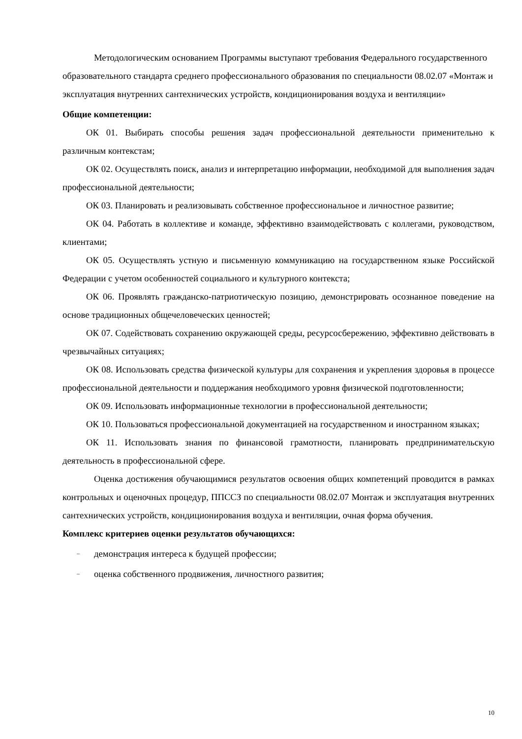Методологическим основанием Программы выступают требования Федерального государственного образовательного стандарта среднего профессионального образования по специальности 08.02.07 «Монтаж и эксплуатация внутренних сантехнических устройств, кондиционирования воздуха и вентиляции»
Общие компетенции:
ОК 01. Выбирать способы решения задач профессиональной деятельности применительно к различным контекстам;
ОК 02. Осуществлять поиск, анализ и интерпретацию информации, необходимой для выполнения задач профессиональной деятельности;
ОК 03. Планировать и реализовывать собственное профессиональное и личностное развитие;
ОК 04. Работать в коллективе и команде, эффективно взаимодействовать с коллегами, руководством, клиентами;
ОК 05. Осуществлять устную и письменную коммуникацию на государственном языке Российской Федерации с учетом особенностей социального и культурного контекста;
ОК 06. Проявлять гражданско-патриотическую позицию, демонстрировать осознанное поведение на основе традиционных общечеловеческих ценностей;
ОК 07. Содействовать сохранению окружающей среды, ресурсосбережению, эффективно действовать в чрезвычайных ситуациях;
ОК 08. Использовать средства физической культуры для сохранения и укрепления здоровья в процессе профессиональной деятельности и поддержания необходимого уровня физической подготовленности;
ОК 09. Использовать информационные технологии в профессиональной деятельности;
ОК 10. Пользоваться профессиональной документацией на государственном и иностранном языках;
ОК 11. Использовать знания по финансовой грамотности, планировать предпринимательскую деятельность в профессиональной сфере.
Оценка достижения обучающимися результатов освоения общих компетенций проводится в рамках контрольных и оценочных процедур, ППССЗ по специальности 08.02.07 Монтаж и эксплуатация внутренних сантехнических устройств, кондиционирования воздуха и вентиляции, очная форма обучения.
Комплекс критериев оценки результатов обучающихся:
– демонстрация интереса к будущей профессии;
– оценка собственного продвижения, личностного развития;
10